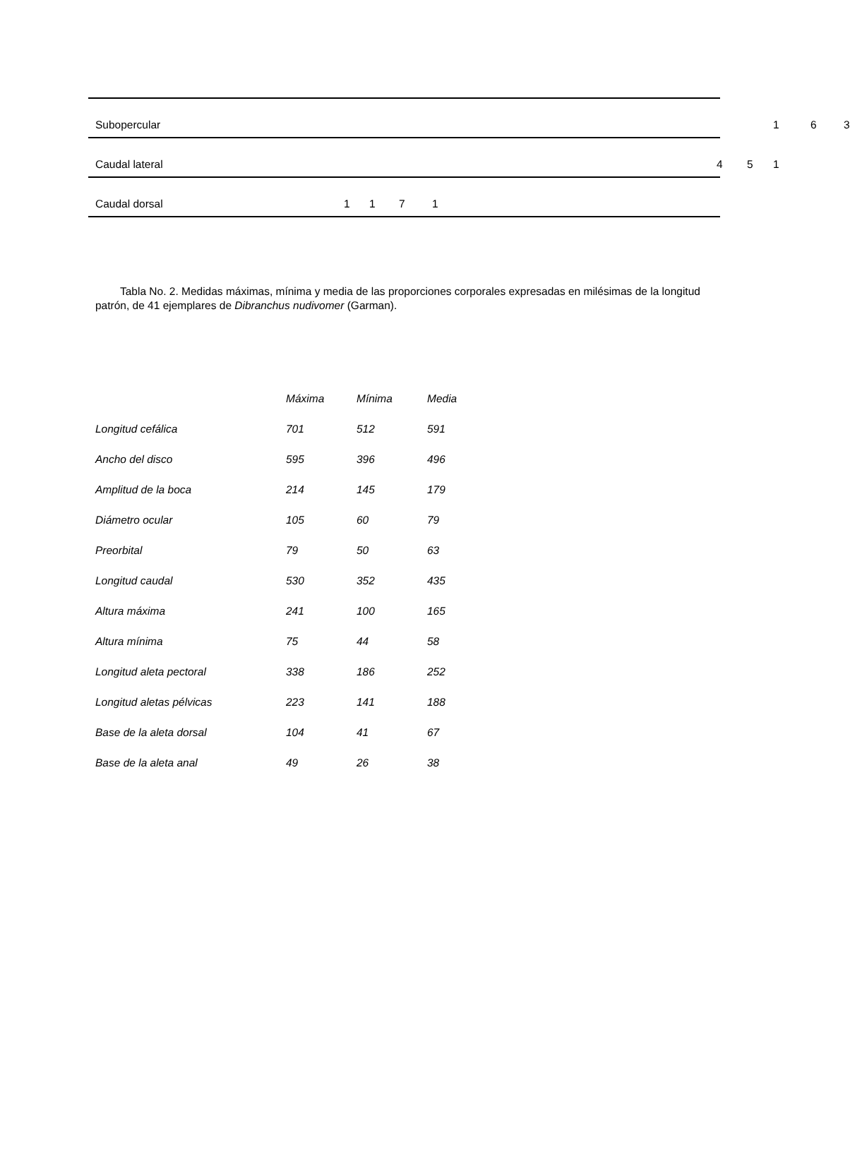| Subopercular | 1 6 3 |
| Caudal lateral | 4 5 1 |
| Caudal dorsal | 1 1 7 1 |
Tabla No. 2. Medidas máximas, mínima y media de las proporciones corporales expresadas en milésimas de la longitud patrón, de 41 ejemplares de Dibranchus nudivomer (Garman).
| | Máxima | Mínima | Media |
| --- | --- | --- | --- |
| Longitud cefálica | 701 | 512 | 591 |
| Ancho del disco | 595 | 396 | 496 |
| Amplitud de la boca | 214 | 145 | 179 |
| Diámetro ocular | 105 | 60 | 79 |
| Preorbital | 79 | 50 | 63 |
| Longitud caudal | 530 | 352 | 435 |
| Altura máxima | 241 | 100 | 165 |
| Altura mínima | 75 | 44 | 58 |
| Longitud aleta pectoral | 338 | 186 | 252 |
| Longitud aletas pélvicas | 223 | 141 | 188 |
| Base de la aleta dorsal | 104 | 41 | 67 |
| Base de la aleta anal | 49 | 26 | 38 |